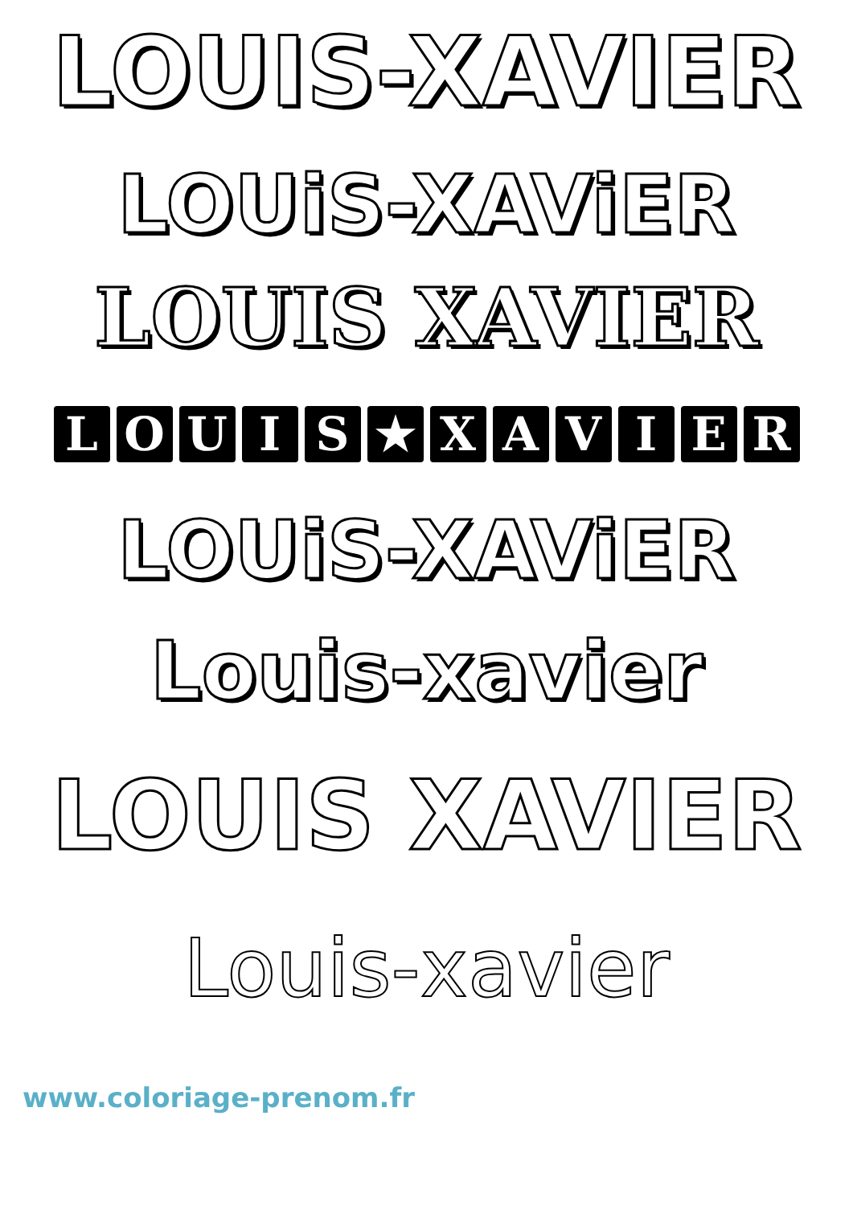LOUIS-XAVIER
LOUiS-XAViER
LOUIS XAVIER
LOUIS ★ XAVIER
LOUiS-XAViER
Louis-xavier
LOUIS XAVIER
Louis-xavier
www.coloriage-prenom.fr